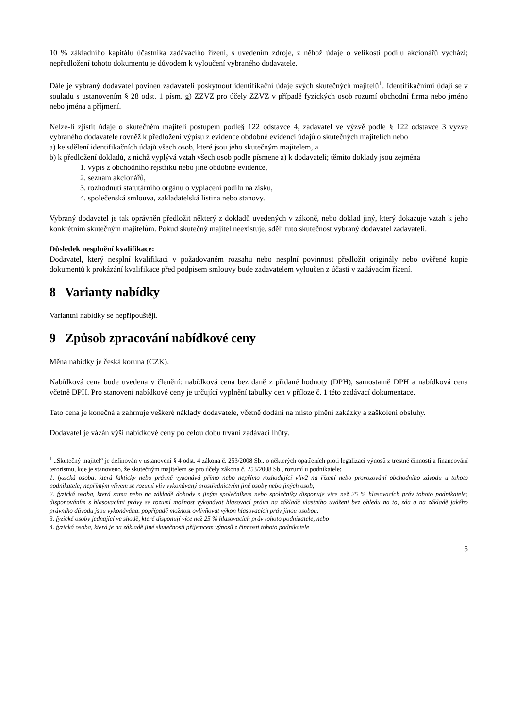10 % základního kapitálu účastníka zadávacího řízení, s uvedením zdroje, z něhož údaje o velikosti podílu akcionářů vychází; nepředložení tohoto dokumentu je důvodem k vyloučení vybraného dodavatele.
Dále je vybraný dodavatel povinen zadavateli poskytnout identifikační údaje svých skutečných majitelů<sup>1</sup>. Identifikačními údaji se v souladu s ustanovením § 28 odst. 1 písm. g) ZZVZ pro účely ZZVZ v případě fyzických osob rozumí obchodní firma nebo jméno nebo jména a příjmení.
Nelze-li zjistit údaje o skutečném majiteli postupem podle§ 122 odstavce 4, zadavatel ve výzvě podle § 122 odstavce 3 vyzve vybraného dodavatele rovněž k předložení výpisu z evidence obdobné evidenci údajů o skutečných majitelích nebo
a) ke sdělení identifikačních údajů všech osob, které jsou jeho skutečným majitelem, a
b) k předložení dokladů, z nichž vyplývá vztah všech osob podle písmene a) k dodavateli; těmito doklady jsou zejména
1. výpis z obchodního rejstříku nebo jiné obdobné evidence,
2. seznam akcionářů,
3. rozhodnutí statutárního orgánu o vyplacení podílu na zisku,
4. společenská smlouva, zakladatelská listina nebo stanovy.
Vybraný dodavatel je tak oprávněn předložit některý z dokladů uvedených v zákoně, nebo doklad jiný, který dokazuje vztah k jeho konkrétním skutečným majitelům. Pokud skutečný majitel neexistuje, sdělí tuto skutečnost vybraný dodavatel zadavateli.
Důsledek nesplnění kvalifikace:
Dodavatel, který nesplní kvalifikaci v požadovaném rozsahu nebo nesplní povinnost předložit originály nebo ověřené kopie dokumentů k prokázání kvalifikace před podpisem smlouvy bude zadavatelem vyloučen z účasti v zadávacím řízení.
8 Varianty nabídky
Variantní nabídky se nepřipouštějí.
9 Způsob zpracování nabídkové ceny
Měna nabídky je česká koruna (CZK).
Nabídková cena bude uvedena v členění: nabídková cena bez daně z přidané hodnoty (DPH), samostatně DPH a nabídková cena včetně DPH. Pro stanovení nabídkové ceny je určující vyplnění tabulky cen v příloze č. 1 této zadávací dokumentace.
Tato cena je konečná a zahrnuje veškeré náklady dodavatele, včetně dodání na místo plnění zakázky a zaškolení obsluhy.
Dodavatel je vázán výší nabídkové ceny po celou dobu trvání zadávací lhůty.
<sup>1</sup> „Skutečný majitel“ je definován v ustanovení § 4 odst. 4 zákona č. 253/2008 Sb., o některých opatřeních proti legalizaci výnosů z trestné činnosti a financování terorismu, kde je stanoveno, že skutečným majitelem se pro účely zákona č. 253/2008 Sb., rozumí u podnikatele:
1. fyzická osoba, která fakticky nebo právně vykonává přímo nebo nepřímo rozhodující vliv2 na řízení nebo provozování obchodního závodu u tohoto podnikatele; nepřímým vlivem se rozumí vliv vykonávaný prostřednictvím jiné osoby nebo jiných osob,
2. fyzická osoba, která sama nebo na základě dohody s jiným společníkem nebo společníky disponuje více než 25 % hlasovacích práv tohoto podnikatele; disponováním s hlasovacími právy se rozumí možnost vykonávat hlasovací práva na základě vlastního uvážení bez ohledu na to, zda a na základě jakého právního důvodu jsou vykonávána, popřípadě možnost ovlivňovat výkon hlasovacích práv jinou osobou,
3. fyzické osoby jednající ve shodě, které disponují více než 25 % hlasovacích práv tohoto podnikatele, nebo
4. fyzická osoba, která je na základě jiné skutečnosti příjemcem výnosů z činnosti tohoto podnikatele
5